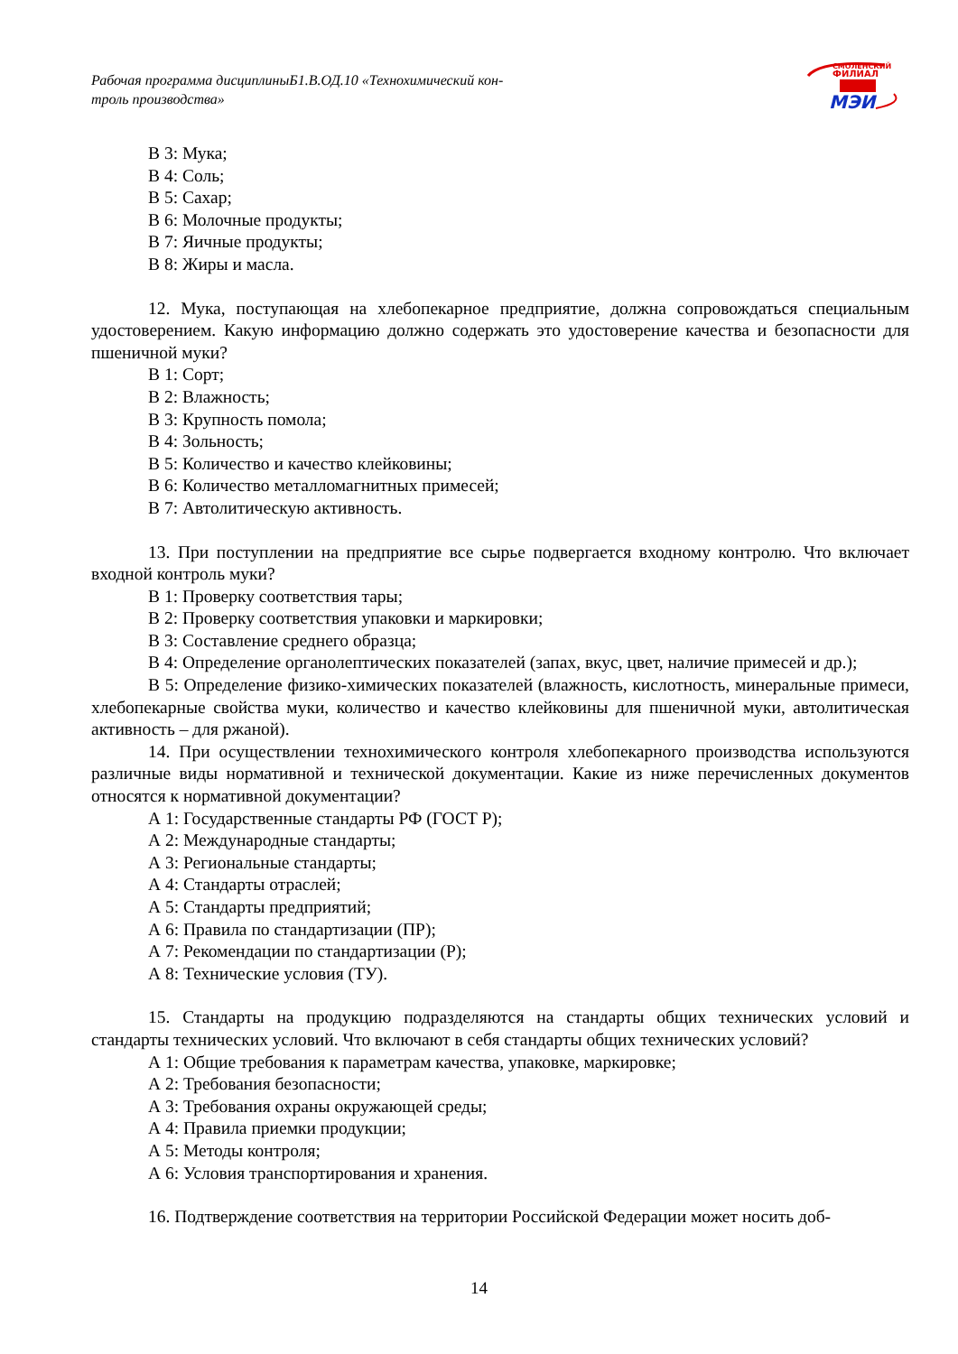Рабочая программа дисциплиныБ1.В.ОД.10 «Технохимический кон-
троль производства»
СМОЛЕНСКИЙ
ФИЛИАЛ
МЭИ
В 3: Мука;
В 4: Соль;
В 5: Сахар;
В 6: Молочные продукты;
В 7: Яичные продукты;
В 8: Жиры и масла.
12. Мука, поступающая на хлебопекарное предприятие, должна сопровождаться специальным удостоверением. Какую информацию должно содержать это удостоверение качества и безопасности для пшеничной муки?
В 1: Сорт;
В 2: Влажность;
В 3: Крупность помола;
В 4: Зольность;
В 5: Количество и качество клейковины;
В 6: Количество металломагнитных примесей;
В 7: Автолитическую активность.
13. При поступлении на предприятие все сырье подвергается входному контролю. Что включает входной контроль муки?
В 1: Проверку соответствия тары;
В 2: Проверку соответствия упаковки и маркировки;
В 3: Составление среднего образца;
В 4: Определение органолептических показателей (запах, вкус, цвет, наличие примесей и др.);
В 5: Определение физико-химических показателей (влажность, кислотность, минеральные примеси, хлебопекарные свойства муки, количество и качество клейковины для пшеничной муки, автолитическая активность – для ржаной).
14. При осуществлении технохимического контроля хлебопекарного производства используются различные виды нормативной и технической документации. Какие из ниже перечисленных документов относятся к нормативной документации?
А 1: Государственные стандарты РФ (ГОСТ Р);
А 2: Международные стандарты;
А 3: Региональные стандарты;
А 4: Стандарты отраслей;
А 5: Стандарты предприятий;
А 6: Правила по стандартизации (ПР);
А 7: Рекомендации по стандартизации (Р);
А 8: Технические условия (ТУ).
15. Стандарты на продукцию подразделяются на стандарты общих технических условий и стандарты технических условий. Что включают в себя стандарты общих технических условий?
А 1: Общие требования к параметрам качества, упаковке, маркировке;
А 2: Требования безопасности;
А 3: Требования охраны окружающей среды;
А 4: Правила приемки продукции;
А 5: Методы контроля;
А 6: Условия транспортирования и хранения.
16. Подтверждение соответствия на территории Российской Федерации может носить доб-
14